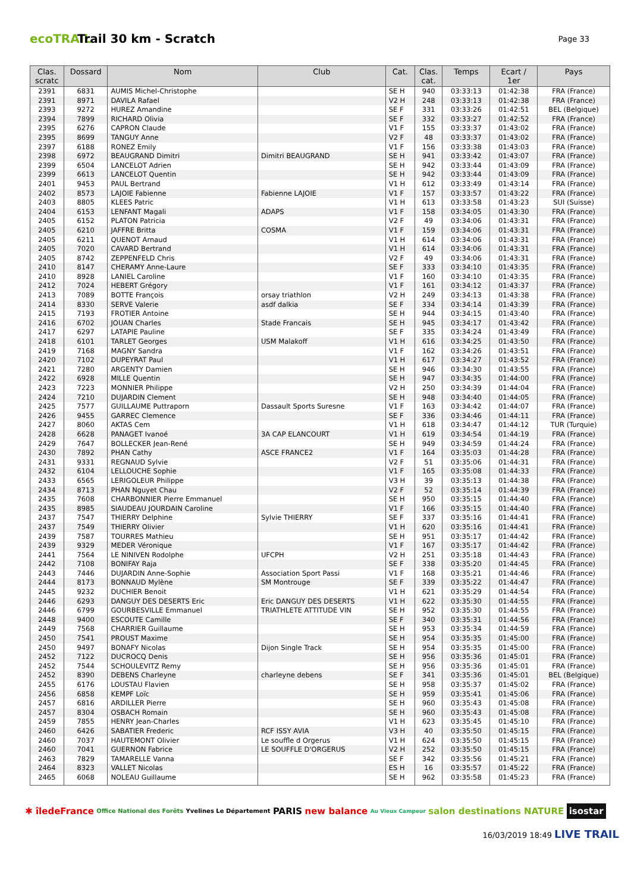ecoTRAIL
Trail 30 km - Scratch
Page 33
| Clas. scratc | Dossard | Nom | Club | Cat. | Clas. cat. | Temps | Ecart / 1er | Pays |
| --- | --- | --- | --- | --- | --- | --- | --- | --- |
| 2391 | 6831 | AUMIS Michel-Christophe | | SE H | 940 | 03:33:13 | 01:42:38 | FRA (France) |
| 2391 | 8971 | DAVILA Rafael | | V2 H | 248 | 03:33:13 | 01:42:38 | FRA (France) |
| 2393 | 9272 | HUREZ Amandine | | SE F | 331 | 03:33:26 | 01:42:51 | BEL (Belgique) |
| 2394 | 7899 | RICHARD Olivia | | SE F | 332 | 03:33:27 | 01:42:52 | FRA (France) |
| 2395 | 6276 | CAPRON Claude | | V1 F | 155 | 03:33:37 | 01:43:02 | FRA (France) |
| 2395 | 8699 | TANGUY Anne | | V2 F | 48 | 03:33:37 | 01:43:02 | FRA (France) |
| 2397 | 6188 | RONEZ Emily | | V1 F | 156 | 03:33:38 | 01:43:03 | FRA (France) |
| 2398 | 6972 | BEAUGRAND Dimitri | Dimitri BEAUGRAND | SE H | 941 | 03:33:42 | 01:43:07 | FRA (France) |
| 2399 | 6504 | LANCELOT Adrien | | SE H | 942 | 03:33:44 | 01:43:09 | FRA (France) |
| 2399 | 6613 | LANCELOT Quentin | | SE H | 942 | 03:33:44 | 01:43:09 | FRA (France) |
| 2401 | 9453 | PAUL Bertrand | | V1 H | 612 | 03:33:49 | 01:43:14 | FRA (France) |
| 2402 | 8573 | LAJOIE Fabienne | Fabienne LAJOIE | V1 F | 157 | 03:33:57 | 01:43:22 | FRA (France) |
| 2403 | 8805 | KLEES Patric | | V1 H | 613 | 03:33:58 | 01:43:23 | SUI (Suisse) |
| 2404 | 6153 | LENFANT Magali | ADAPS | V1 F | 158 | 03:34:05 | 01:43:30 | FRA (France) |
| 2405 | 6152 | PLATON Patricia | | V2 F | 49 | 03:34:06 | 01:43:31 | FRA (France) |
| 2405 | 6210 | JAFFRE Britta | COSMA | V1 F | 159 | 03:34:06 | 01:43:31 | FRA (France) |
| 2405 | 6211 | QUENOT Arnaud | | V1 H | 614 | 03:34:06 | 01:43:31 | FRA (France) |
| 2405 | 7020 | CAVARD Bertrand | | V1 H | 614 | 03:34:06 | 01:43:31 | FRA (France) |
| 2405 | 8742 | ZEPPENFELD Chris | | V2 F | 49 | 03:34:06 | 01:43:31 | FRA (France) |
| 2410 | 8147 | CHERAMY Anne-Laure | | SE F | 333 | 03:34:10 | 01:43:35 | FRA (France) |
| 2410 | 8928 | LANIEL Caroline | | V1 F | 160 | 03:34:10 | 01:43:35 | FRA (France) |
| 2412 | 7024 | HEBERT Grégory | | V1 F | 161 | 03:34:12 | 01:43:37 | FRA (France) |
| 2413 | 7089 | BOTTE François | orsay triathlon | V2 H | 249 | 03:34:13 | 01:43:38 | FRA (France) |
| 2414 | 8330 | SERVE Valerie | asdf dalkia | SE F | 334 | 03:34:14 | 01:43:39 | FRA (France) |
| 2415 | 7193 | FROTIER Antoine | | SE H | 944 | 03:34:15 | 01:43:40 | FRA (France) |
| 2416 | 6702 | JOUAN Charles | Stade Francais | SE H | 945 | 03:34:17 | 01:43:42 | FRA (France) |
| 2417 | 6297 | LATAPIE Pauline | | SE F | 335 | 03:34:24 | 01:43:49 | FRA (France) |
| 2418 | 6101 | TARLET Georges | USM Malakoff | V1 H | 616 | 03:34:25 | 01:43:50 | FRA (France) |
| 2419 | 7168 | MAGNY Sandra | | V1 F | 162 | 03:34:26 | 01:43:51 | FRA (France) |
| 2420 | 7102 | DUPEYRAT Paul | | V1 H | 617 | 03:34:27 | 01:43:52 | FRA (France) |
| 2421 | 7280 | ARGENTY Damien | | SE H | 946 | 03:34:30 | 01:43:55 | FRA (France) |
| 2422 | 6928 | MILLE Quentin | | SE H | 947 | 03:34:35 | 01:44:00 | FRA (France) |
| 2423 | 7223 | MONNIER Philippe | | V2 H | 250 | 03:34:39 | 01:44:04 | FRA (France) |
| 2424 | 7210 | DUJARDIN Clement | | SE H | 948 | 03:34:40 | 01:44:05 | FRA (France) |
| 2425 | 7577 | GUILLAUME Puttraporn | Dassault Sports Suresne | V1 F | 163 | 03:34:42 | 01:44:07 | FRA (France) |
| 2426 | 9455 | GARREC Clemence | | SE F | 336 | 03:34:46 | 01:44:11 | FRA (France) |
| 2427 | 8060 | AKTAS Cem | | V1 H | 618 | 03:34:47 | 01:44:12 | TUR (Turquie) |
| 2428 | 6628 | PANAGET Ivanoé | 3A CAP ELANCOURT | V1 H | 619 | 03:34:54 | 01:44:19 | FRA (France) |
| 2429 | 7647 | BOLLECKER Jean-René | | SE H | 949 | 03:34:59 | 01:44:24 | FRA (France) |
| 2430 | 7892 | PHAN Cathy | ASCE FRANCE2 | V1 F | 164 | 03:35:03 | 01:44:28 | FRA (France) |
| 2431 | 9331 | REGNAUD Sylvie | | V2 F | 51 | 03:35:06 | 01:44:31 | FRA (France) |
| 2432 | 6104 | LELLOUCHE Sophie | | V1 F | 165 | 03:35:08 | 01:44:33 | FRA (France) |
| 2433 | 6565 | LERIGOLEUR Philippe | | V3 H | 39 | 03:35:13 | 01:44:38 | FRA (France) |
| 2434 | 8713 | PHAN Nguyet Chau | | V2 F | 52 | 03:35:14 | 01:44:39 | FRA (France) |
| 2435 | 7608 | CHARBONNIER Pierre Emmanuel | | SE H | 950 | 03:35:15 | 01:44:40 | FRA (France) |
| 2435 | 8985 | SIAUDEAU JOURDAIN Caroline | | V1 F | 166 | 03:35:15 | 01:44:40 | FRA (France) |
| 2437 | 7547 | THIERRY Delphine | Sylvie THIERRY | SE F | 337 | 03:35:16 | 01:44:41 | FRA (France) |
| 2437 | 7549 | THIERRY Olivier | | V1 H | 620 | 03:35:16 | 01:44:41 | FRA (France) |
| 2439 | 7587 | TOURRES Mathieu | | SE H | 951 | 03:35:17 | 01:44:42 | FRA (France) |
| 2439 | 9329 | MEDER Véronique | | V1 F | 167 | 03:35:17 | 01:44:42 | FRA (France) |
| 2441 | 7564 | LE NINIVEN Rodolphe | UFCPH | V2 H | 251 | 03:35:18 | 01:44:43 | FRA (France) |
| 2442 | 7108 | BONIFAY Raja | | SE F | 338 | 03:35:20 | 01:44:45 | FRA (France) |
| 2443 | 7446 | DUJARDIN Anne-Sophie | Association Sport Passi | V1 F | 168 | 03:35:21 | 01:44:46 | FRA (France) |
| 2444 | 8173 | BONNAUD Mylène | SM Montrouge | SE F | 339 | 03:35:22 | 01:44:47 | FRA (France) |
| 2445 | 9232 | DUCHIER Benoit | | V1 H | 621 | 03:35:29 | 01:44:54 | FRA (France) |
| 2446 | 6293 | DANGUY DES DESERTS Eric | Eric DANGUY DES DESERTS | V1 H | 622 | 03:35:30 | 01:44:55 | FRA (France) |
| 2446 | 6799 | GOURBESVILLE Emmanuel | TRIATHLETE ATTITUDE VIN | SE H | 952 | 03:35:30 | 01:44:55 | FRA (France) |
| 2448 | 9400 | ESCOUTE Camille | | SE F | 340 | 03:35:31 | 01:44:56 | FRA (France) |
| 2449 | 7568 | CHARRIER Guillaume | | SE H | 953 | 03:35:34 | 01:44:59 | FRA (France) |
| 2450 | 7541 | PROUST Maxime | | SE H | 954 | 03:35:35 | 01:45:00 | FRA (France) |
| 2450 | 9497 | BONAFY Nicolas | Dijon Single Track | SE H | 954 | 03:35:35 | 01:45:00 | FRA (France) |
| 2452 | 7122 | DUCROCQ Denis | | SE H | 956 | 03:35:36 | 01:45:01 | FRA (France) |
| 2452 | 7544 | SCHOULEVITZ Remy | | SE H | 956 | 03:35:36 | 01:45:01 | FRA (France) |
| 2452 | 8390 | DEBENS Charleyne | charleyne debens | SE F | 341 | 03:35:36 | 01:45:01 | BEL (Belgique) |
| 2455 | 6176 | LOUSTAU Flavien | | SE H | 958 | 03:35:37 | 01:45:02 | FRA (France) |
| 2456 | 6858 | KEMPF Loïc | | SE H | 959 | 03:35:41 | 01:45:06 | FRA (France) |
| 2457 | 6816 | ARDILLER Pierre | | SE H | 960 | 03:35:43 | 01:45:08 | FRA (France) |
| 2457 | 8304 | OSBACH Romain | | SE H | 960 | 03:35:43 | 01:45:08 | FRA (France) |
| 2459 | 7855 | HENRY Jean-Charles | | V1 H | 623 | 03:35:45 | 01:45:10 | FRA (France) |
| 2460 | 6426 | SABATIER Frederic | RCF ISSY AVIA | V3 H | 40 | 03:35:50 | 01:45:15 | FRA (France) |
| 2460 | 7037 | HAUTEMONT Olivier | Le souffle d Orgerus | V1 H | 624 | 03:35:50 | 01:45:15 | FRA (France) |
| 2460 | 7041 | GUERNON Fabrice | LE SOUFFLE D'ORGERUS | V2 H | 252 | 03:35:50 | 01:45:15 | FRA (France) |
| 2463 | 7829 | TAMARELLE Vanna | | SE F | 342 | 03:35:56 | 01:45:21 | FRA (France) |
| 2464 | 8323 | VALLET Nicolas | | ES H | 16 | 03:35:57 | 01:45:22 | FRA (France) |
| 2465 | 6068 | NOLEAU Guillaume | | SE H | 962 | 03:35:58 | 01:45:23 | FRA (France) |
✱ îledeFrance Office National des Forêts Yvelines Le Département PARIS new balance Au Vieux Campeur salon destinations NATURE isostar
16/03/2019 18:49 LIVE TRAIL